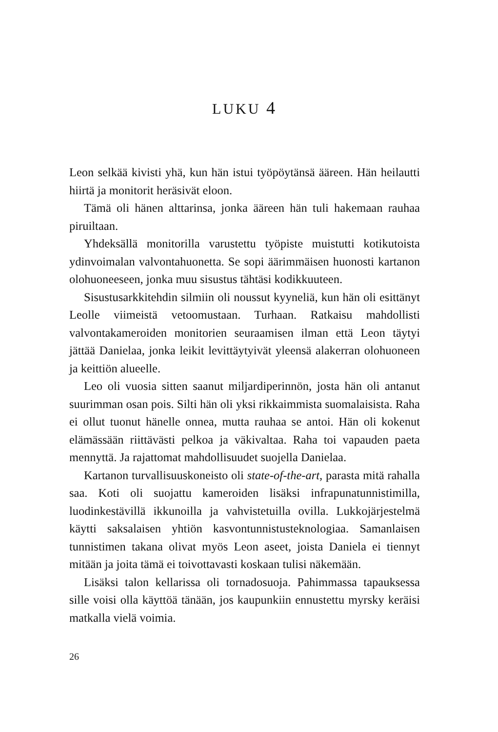LUKU 4
Leon selkää kivisti yhä, kun hän istui työpöytänsä ääreen. Hän heilautti hiirtä ja monitorit heräsivät eloon.
Tämä oli hänen alttarinsa, jonka ääreen hän tuli hakemaan rauhaa piruiltaan.
Yhdeksällä monitorilla varustettu työpiste muistutti kotikutoista ydinvoimalan valvontahuonetta. Se sopi äärimmäisen huonosti kartanon olohuoneeseen, jonka muu sisustus tähtäsi kodikkuuteen.
Sisustusarkkitehdin silmiin oli noussut kyyneliä, kun hän oli esittänyt Leolle viimeistä vetoomustaan. Turhaan. Ratkaisu mahdollisti valvontakameroiden monitorien seuraamisen ilman että Leon täytyi jättää Danielaa, jonka leikit levittäytyivät yleensä alakerran olohuoneen ja keittiön alueelle.
Leo oli vuosia sitten saanut miljardiperinnön, josta hän oli antanut suurimman osan pois. Silti hän oli yksi rikkaimmista suomalaisista. Raha ei ollut tuonut hänelle onnea, mutta rauhaa se antoi. Hän oli kokenut elämässään riittävästi pelkoa ja väkivaltaa. Raha toi vapauden paeta mennyttä. Ja rajattomat mahdollisuudet suojella Danielaa.
Kartanon turvallisuuskoneisto oli state-of-the-art, parasta mitä rahalla saa. Koti oli suojattu kameroiden lisäksi infrapunatunnistimilla, luodinkestävillä ikkunoilla ja vahvistetuilla ovilla. Lukkojärjestelmä käytti saksalaisen yhtiön kasvontunnistusteknologiaa. Samanlaisen tunnistimen takana olivat myös Leon aseet, joista Daniela ei tiennyt mitään ja joita tämä ei toivottavasti koskaan tulisi näkemään.
Lisäksi talon kellarissa oli tornadosuoja. Pahimmassa tapauksessa sille voisi olla käyttöä tänään, jos kaupunkiin ennustettu myrsky keräisi matkalla vielä voimia.
26